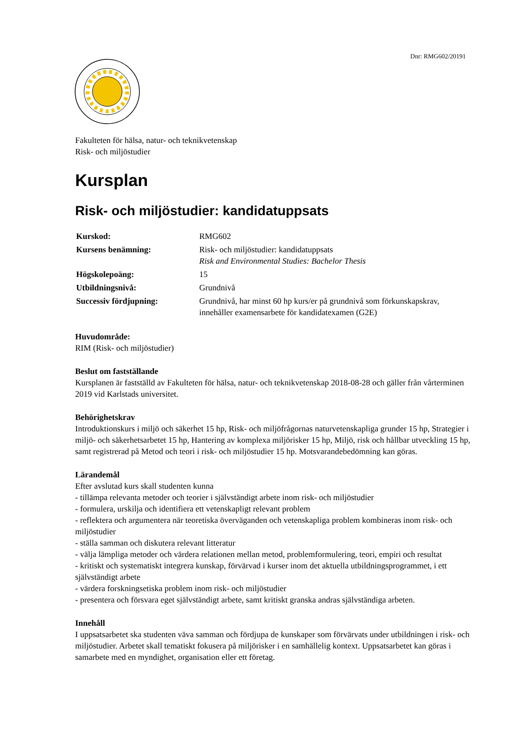Dnr: RMG602/20191
Fakulteten för hälsa, natur- och teknikvetenskap
Risk- och miljöstudier
Kursplan
Risk- och miljöstudier: kandidatuppsats
| Kurskod: | RMG602 |
| Kursens benämning: | Risk- och miljöstudier: kandidatuppsats Risk and Environmental Studies: Bachelor Thesis |
| Högskolepoäng: | 15 |
| Utbildningsnivå: | Grundnivå |
| Successiv fördjupning: | Grundnivå, har minst 60 hp kurs/er på grundnivå som förkunskapskrav, innehåller examensarbete för kandidatexamen (G2E) |
Huvudområde:
RIM (Risk- och miljöstudier)
Beslut om fastställande
Kursplanen är fastställd av Fakulteten för hälsa, natur- och teknikvetenskap 2018-08-28 och gäller från vårterminen 2019 vid Karlstads universitet.
Behörighetskrav
Introduktionskurs i miljö och säkerhet 15 hp, Risk- och miljöfrågornas naturvetenskapliga grunder 15 hp, Strategier i miljö- och säkerhetsarbetet 15 hp, Hantering av komplexa miljörisker 15 hp, Miljö, risk och hållbar utveckling 15 hp, samt registrerad på Metod och teori i risk- och miljöstudier 15 hp. Motsvarandebedömning kan göras.
Lärandemål
Efter avslutad kurs skall studenten kunna
- tillämpa relevanta metoder och teorier i självständigt arbete inom risk- och miljöstudier
- formulera, urskilja och identifiera ett vetenskapligt relevant problem
- reflektera och argumentera när teoretiska överväganden och vetenskapliga problem kombineras inom risk- och miljöstudier
- ställa samman och diskutera relevant litteratur
- välja lämpliga metoder och värdera relationen mellan metod, problemformulering, teori, empiri och resultat
- kritiskt och systematiskt integrera kunskap, förvärvad i kurser inom det aktuella utbildningsprogrammet, i ett självständigt arbete
- värdera forskningsetiska problem inom risk- och miljöstudier
- presentera och försvara eget självständigt arbete, samt kritiskt granska andras självständiga arbeten.
Innehåll
I uppsatsarbetet ska studenten väva samman och fördjupa de kunskaper som förvärvats under utbildningen i risk- och miljöstudier. Arbetet skall tematiskt fokusera på miljörisker i en samhällelig kontext. Uppsatsarbetet kan göras i samarbete med en myndighet, organisation eller ett företag.